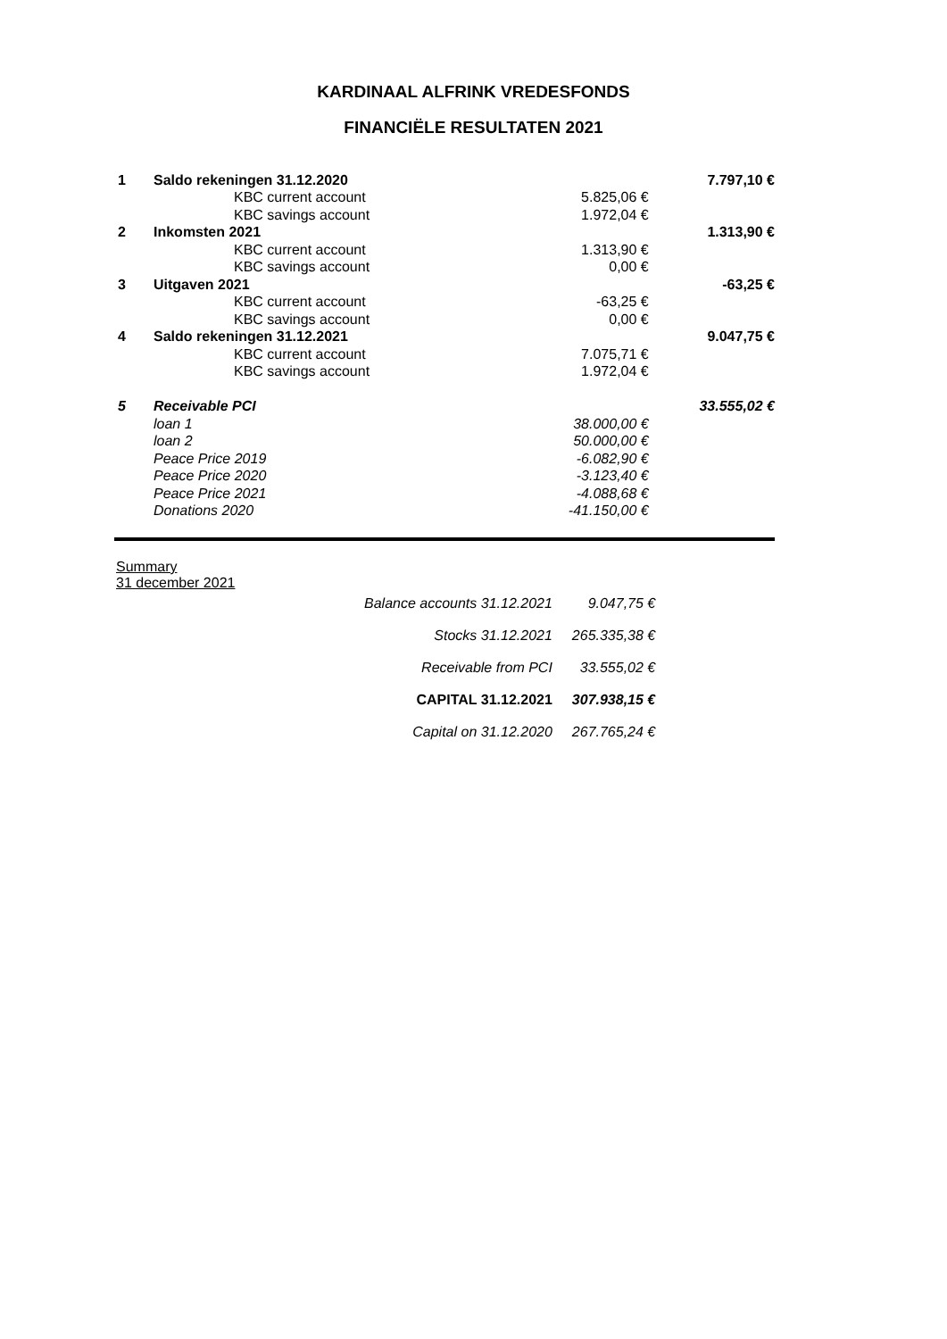KARDINAAL ALFRINK VREDESFONDS
FINANCIËLE RESULTATEN 2021
| 1 | Saldo rekeningen 31.12.2020 | | 7.797,10 € |
| | KBC current account | 5.825,06 € | |
| | KBC savings account | 1.972,04 € | |
| 2 | Inkomsten 2021 | | 1.313,90 € |
| | KBC current account | 1.313,90 € | |
| | KBC savings account | 0,00 € | |
| 3 | Uitgaven 2021 | | -63,25 € |
| | KBC current account | -63,25 € | |
| | KBC savings account | 0,00 € | |
| 4 | Saldo rekeningen 31.12.2021 | | 9.047,75 € |
| | KBC current account | 7.075,71 € | |
| | KBC savings account | 1.972,04 € | |
| 5 | Receivable PCI | | 33.555,02 € |
| | loan 1 | 38.000,00 € | |
| | loan 2 | 50.000,00 € | |
| | Peace Price 2019 | -6.082,90 € | |
| | Peace Price 2020 | -3.123,40 € | |
| | Peace Price 2021 | -4.088,68 € | |
| | Donations 2020 | -41.150,00 € | |
Summary
31 december 2021
| Balance accounts 31.12.2021 | 9.047,75 € |
| Stocks 31.12.2021 | 265.335,38 € |
| Receivable from PCI | 33.555,02 € |
| CAPITAL 31.12.2021 | 307.938,15 € |
| Capital on 31.12.2020 | 267.765,24 € |